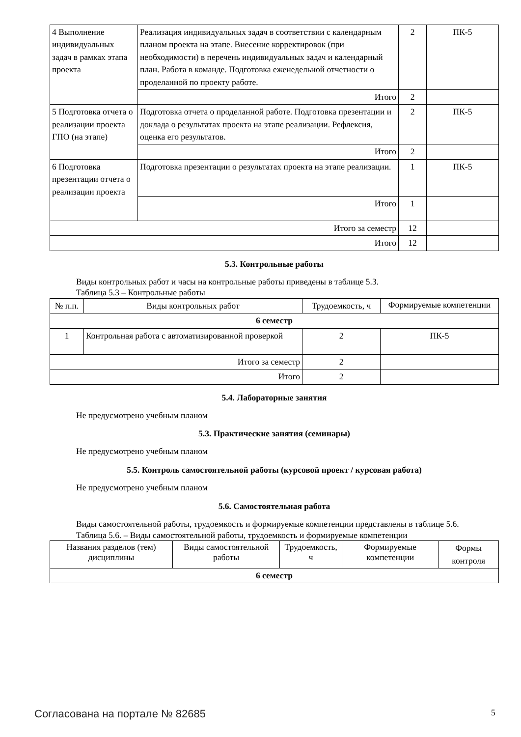| 4 Выполнение индивидуальных задач в рамках этапа проекта | Реализация индивидуальных задач в соответствии с календарным планом проекта на этапе. Внесение корректировок (при необходимости) в перечень индивидуальных задач и календарный план. Работа в команде. Подготовка еженедельной отчетности о проделанной по проекту работе. | 2 | ПК-5 |
| | Итого | 2 | |
| 5 Подготовка отчета о реализации проекта ГПО (на этапе) | Подготовка отчета о проделанной работе. Подготовка презентации и доклада о результатах проекта на этапе реализации. Рефлексия, оценка его результатов. | 2 | ПК-5 |
| | Итого | 2 | |
| 6 Подготовка презентации отчета о реализации проекта | Подготовка презентации о результатах проекта на этапе реализации. | 1 | ПК-5 |
| | Итого | 1 | |
| Итого за семестр | | 12 | |
| Итого | | 12 | |
5.3. Контрольные работы
Виды контрольных работ и часы на контрольные работы приведены в таблице 5.3.
Таблица 5.3 – Контрольные работы
| № п.п. | Виды контрольных работ | Трудоемкость, ч | Формируемые компетенции |
| --- | --- | --- | --- |
| 6 семестр | | | |
| 1 | Контрольная работа с автоматизированной проверкой | 2 | ПК-5 |
| Итого за семестр | | 2 | |
| Итого | | 2 | |
5.4. Лабораторные занятия
Не предусмотрено учебным планом
5.3. Практические занятия (семинары)
Не предусмотрено учебным планом
5.5. Контроль самостоятельной работы (курсовой проект / курсовая работа)
Не предусмотрено учебным планом
5.6. Самостоятельная работа
Виды самостоятельной работы, трудоемкость и формируемые компетенции представлены в таблице 5.6.
Таблица 5.6. – Виды самостоятельной работы, трудоемкость и формируемые компетенции
| Названия разделов (тем) дисциплины | Виды самостоятельной работы | Трудоемкость, ч | Формируемые компетенции | Формы контроля |
| --- | --- | --- | --- | --- |
| 6 семестр | | | | |
Согласована на портале № 82685 5